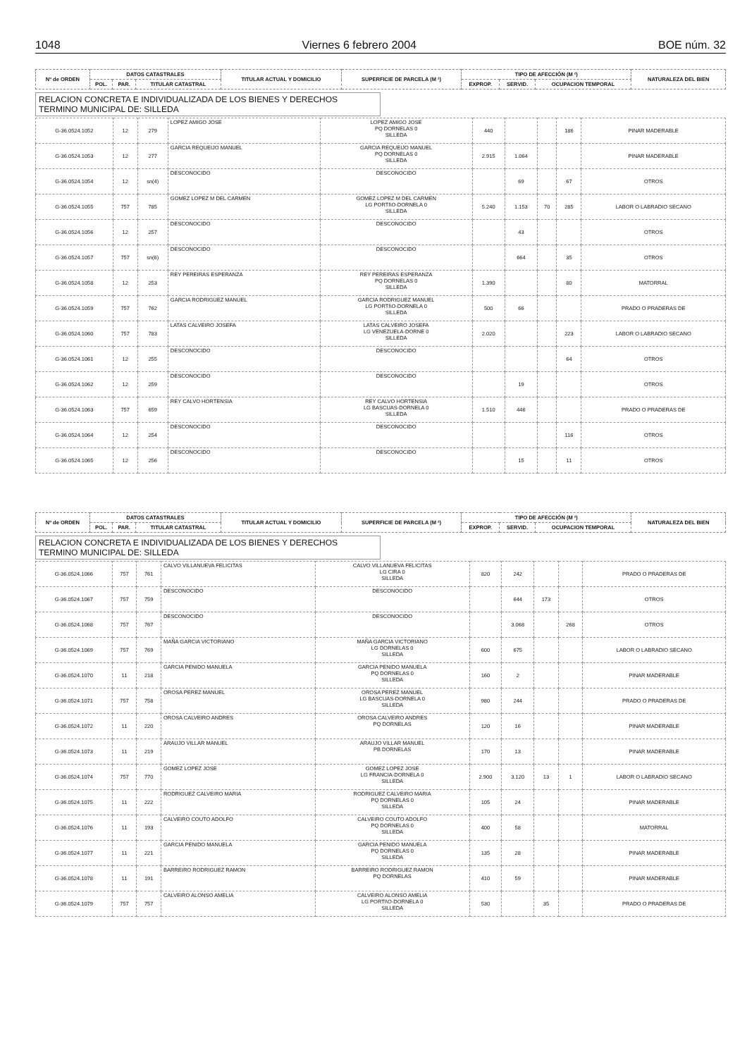1048 Viernes 6 febrero 2004 BOE núm. 32
| Nº de ORDEN | DATOS CATASTRALES | | | TITULAR ACTUAL Y DOMICILIO | SUPERFICIE DE PARCELA (M ²) | TIPO DE AFECCIÓN (M ²) | | | NATURALEZA DEL BIEN |
| --- | --- | --- | --- | --- | --- | --- | --- | --- | --- |
| | POL. | PAR. | TITULAR CATASTRAL | | | EXPROP. | SERVID. | OCUPACION TEMPORAL | |
RELACION CONCRETA E INDIVIDUALIZADA DE LOS BIENES Y DERECHOS
TERMINO MUNICIPAL DE: SILLEDA
| G-36.0524.1052 | 12 | 279 | LOPEZ AMIGO JOSE | LOPEZ AMIGO JOSE PQ DORNELAS 0 SILLEDA | 440 | | | 186 | PINAR MADERABLE |
| G-36.0524.1053 | 12 | 277 | GARCIA REQUEIJO MANUEL | GARCIA REQUEIJO MANUEL PQ DORNELAS 0 SILLEDA | 2.915 | 1.064 | | | PINAR MADERABLE |
| G-36.0524.1054 | 12 | sn(4) | DESCONOCIDO | DESCONOCIDO | | 69 | | 67 | OTROS |
| G-36.0524.1055 | 757 | 785 | GOMEZ LOPEZ M DEL CARMEN | GOMEZ LOPEZ M DEL CARMEN LG PORTI\O-DORNELA 0 SILLEDA | 5.240 | 1.153 | 70 | 285 | LABOR O LABRADIO SECANO |
| G-36.0524.1056 | 12 | 257 | DESCONOCIDO | DESCONOCIDO | | 43 | | | OTROS |
| G-36.0524.1057 | 757 | sn(6) | DESCONOCIDO | DESCONOCIDO | | 664 | | 35 | OTROS |
| G-36.0524.1058 | 12 | 253 | REY PEREIRAS ESPERANZA | REY PEREIRAS ESPERANZA PQ DORNELAS 0 SILLEDA | 1.390 | | | 80 | MATORRAL |
| G-36.0524.1059 | 757 | 762 | GARCIA RODRIGUEZ MANUEL | GARCIA RODRIGUEZ MANUEL LG PORTI\O-DORNELA 0 SILLEDA | 500 | 66 | | | PRADO O PRADERAS DE |
| G-36.0524.1060 | 757 | 783 | LATAS CALVEIRO JOSEFA | LATAS CALVEIRO JOSEFA LG VENEZUELA-DORNE 0 SILLEDA | 2.020 | | | 223 | LABOR O LABRADIO SECANO |
| G-36.0524.1061 | 12 | 255 | DESCONOCIDO | DESCONOCIDO | | | | 64 | OTROS |
| G-36.0524.1062 | 12 | 259 | DESCONOCIDO | DESCONOCIDO | | 19 | | | OTROS |
| G-36.0524.1063 | 757 | 659 | REY CALVO HORTENSIA | REY CALVO HORTENSIA LG BASCUAS-DORNELA 0 SILLEDA | 1.510 | 446 | | | PRADO O PRADERAS DE |
| G-36.0524.1064 | 12 | 254 | DESCONOCIDO | DESCONOCIDO | | | | 116 | OTROS |
| G-36.0524.1065 | 12 | 256 | DESCONOCIDO | DESCONOCIDO | | 15 | | 11 | OTROS |
| Nº de ORDEN | DATOS CATASTRALES | | | TITULAR ACTUAL Y DOMICILIO | SUPERFICIE DE PARCELA (M ²) | TIPO DE AFECCIÓN (M ²) | | | NATURALEZA DEL BIEN |
| --- | --- | --- | --- | --- | --- | --- | --- | --- | --- |
| | POL. | PAR. | TITULAR CATASTRAL | | | EXPROP. | SERVID. | OCUPACION TEMPORAL | |
RELACION CONCRETA E INDIVIDUALIZADA DE LOS BIENES Y DERECHOS
TERMINO MUNICIPAL DE: SILLEDA
| G-36.0524.1066 | 757 | 761 | CALVO VILLANUEVA FELICITAS | CALVO VILLANUEVA FELICITAS LG CIRA 0 SILLEDA | 820 | 242 | | | PRADO O PRADERAS DE |
| G-36.0524.1067 | 757 | 759 | DESCONOCIDO | DESCONOCIDO | | 644 | 173 | | OTROS |
| G-36.0524.1068 | 757 | 767 | DESCONOCIDO | DESCONOCIDO | | 3.068 | | 268 | OTROS |
| G-36.0524.1069 | 757 | 769 | MAÑA GARCIA VICTORIANO | MAÑA GARCIA VICTORIANO LG DORNELAS 0 SILLEDA | 600 | 675 | | | LABOR O LABRADIO SECANO |
| G-36.0524.1070 | 11 | 218 | GARCIA PENIDO MANUELA | GARCIA PENIDO MANUELA PQ DORNELAS 0 SILLEDA | 160 | 2 | | | PINAR MADERABLE |
| G-36.0524.1071 | 757 | 758 | OROSA PEREZ MANUEL | OROSA PEREZ MANUEL LG BASCUAS-DORNELA 0 SILLEDA | 980 | 244 | | | PRADO O PRADERAS DE |
| G-36.0524.1072 | 11 | 220 | OROSA CALVEIRO ANDRES | OROSA CALVEIRO ANDRES PQ DORNELAS | 120 | 16 | | | PINAR MADERABLE |
| G-36.0524.1073 | 11 | 219 | ARAUJO VILLAR MANUEL | ARAUJO VILLAR MANUEL PB DORNELAS | 170 | 13 | | | PINAR MADERABLE |
| G-36.0524.1074 | 757 | 770 | GOMEZ LOPEZ JOSE | GOMEZ LOPEZ JOSE LG FRANCIA-DORNELA 0 SILLEDA | 2.900 | 3.120 | 13 | 1 | LABOR O LABRADIO SECANO |
| G-36.0524.1075 | 11 | 222 | RODRIGUEZ CALVEIRO MARIA | RODRIGUEZ CALVEIRO MARIA PQ DORNELAS 0 SILLEDA | 105 | 24 | | | PINAR MADERABLE |
| G-36.0524.1076 | 11 | 193 | CALVEIRO COUTO ADOLFO | CALVEIRO COUTO ADOLFO PQ DORNELAS 0 SILLEDA | 400 | 58 | | | MATORRAL |
| G-36.0524.1077 | 11 | 221 | GARCIA PENIDO MANUELA | GARCIA PENIDO MANUELA PQ DORNELAS 0 SILLEDA | 135 | 28 | | | PINAR MADERABLE |
| G-36.0524.1078 | 11 | 191 | BARREIRO RODRIGUEZ RAMON | BARREIRO RODRIGUEZ RAMON PQ DORNELAS | 410 | 59 | | | PINAR MADERABLE |
| G-36.0524.1079 | 757 | 757 | CALVEIRO ALONSO AMELIA | CALVEIRO ALONSO AMELIA LG PORTI\O-DORNELA 0 SILLEDA | 530 | | 35 | | PRADO O PRADERAS DE |